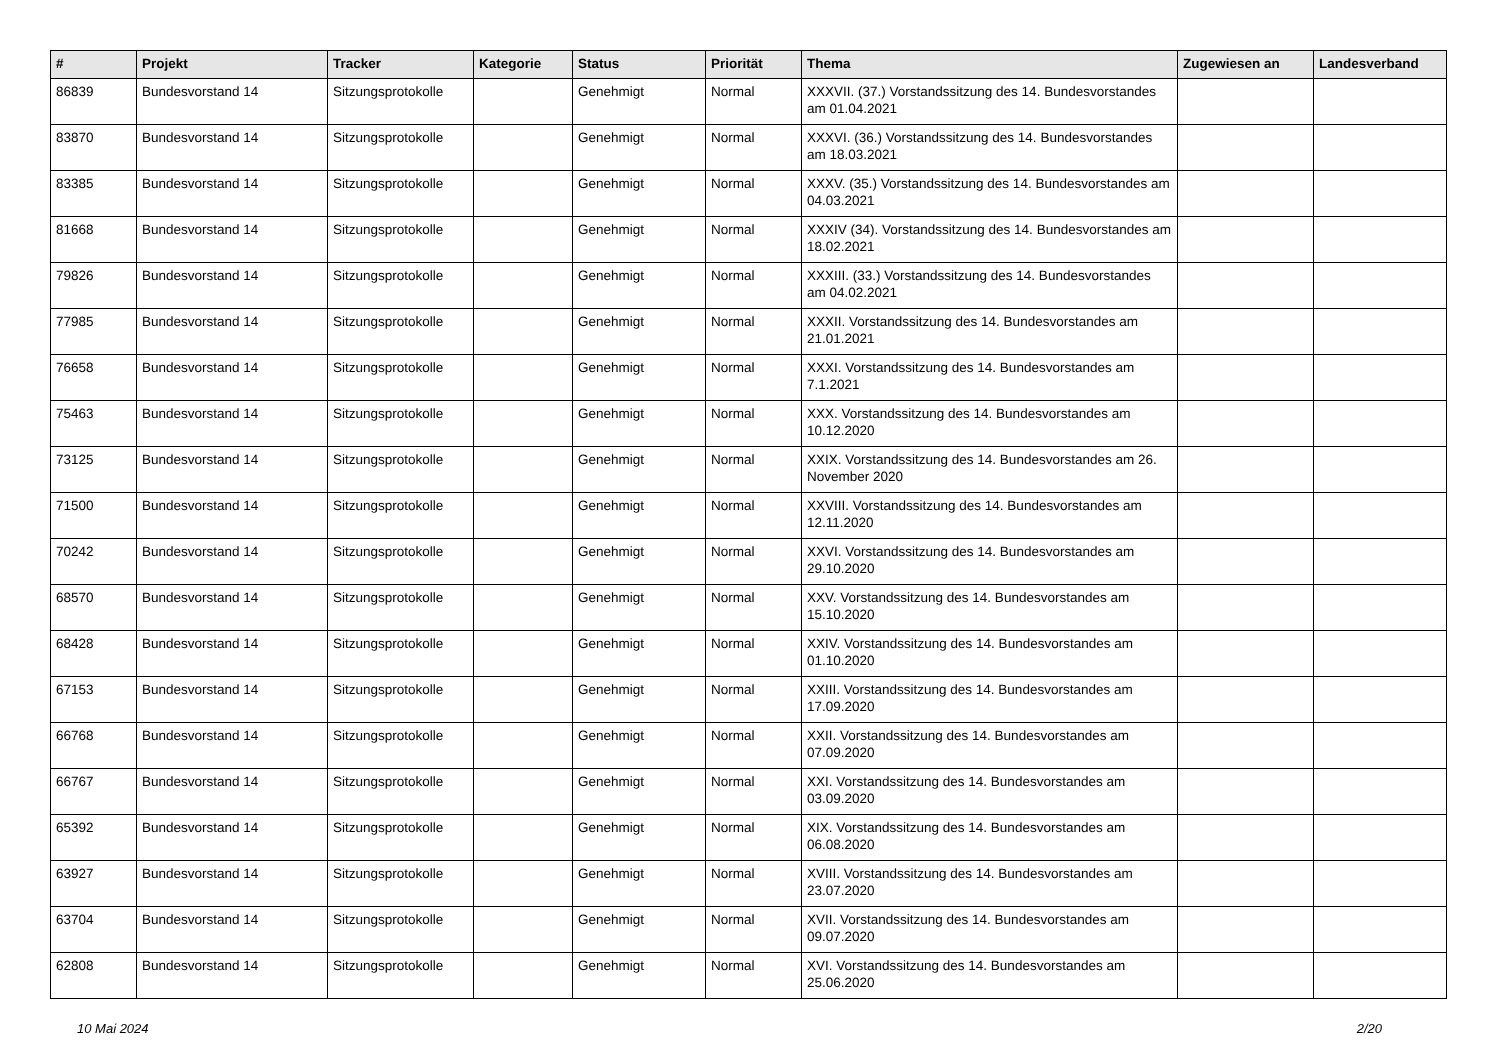| # | Projekt | Tracker | Kategorie | Status | Priorität | Thema | Zugewiesen an | Landesverband |
| --- | --- | --- | --- | --- | --- | --- | --- | --- |
| 86839 | Bundesvorstand 14 | Sitzungsprotokolle | | Genehmigt | Normal | XXXVII. (37.) Vorstandssitzung des 14. Bundesvorstandes am 01.04.2021 | | |
| 83870 | Bundesvorstand 14 | Sitzungsprotokolle | | Genehmigt | Normal | XXXVI. (36.) Vorstandssitzung des 14. Bundesvorstandes am 18.03.2021 | | |
| 83385 | Bundesvorstand 14 | Sitzungsprotokolle | | Genehmigt | Normal | XXXV. (35.) Vorstandssitzung des 14. Bundesvorstandes am 04.03.2021 | | |
| 81668 | Bundesvorstand 14 | Sitzungsprotokolle | | Genehmigt | Normal | XXXIV (34). Vorstandssitzung des 14. Bundesvorstandes am 18.02.2021 | | |
| 79826 | Bundesvorstand 14 | Sitzungsprotokolle | | Genehmigt | Normal | XXXIII. (33.) Vorstandssitzung des 14. Bundesvorstandes am 04.02.2021 | | |
| 77985 | Bundesvorstand 14 | Sitzungsprotokolle | | Genehmigt | Normal | XXXII. Vorstandssitzung des 14. Bundesvorstandes am 21.01.2021 | | |
| 76658 | Bundesvorstand 14 | Sitzungsprotokolle | | Genehmigt | Normal | XXXI. Vorstandssitzung des 14. Bundesvorstandes am 7.1.2021 | | |
| 75463 | Bundesvorstand 14 | Sitzungsprotokolle | | Genehmigt | Normal | XXX. Vorstandssitzung des 14. Bundesvorstandes am 10.12.2020 | | |
| 73125 | Bundesvorstand 14 | Sitzungsprotokolle | | Genehmigt | Normal | XXIX. Vorstandssitzung des 14. Bundesvorstandes am 26. November 2020 | | |
| 71500 | Bundesvorstand 14 | Sitzungsprotokolle | | Genehmigt | Normal | XXVIII. Vorstandssitzung des 14. Bundesvorstandes am 12.11.2020 | | |
| 70242 | Bundesvorstand 14 | Sitzungsprotokolle | | Genehmigt | Normal | XXVI. Vorstandssitzung des 14. Bundesvorstandes am 29.10.2020 | | |
| 68570 | Bundesvorstand 14 | Sitzungsprotokolle | | Genehmigt | Normal | XXV. Vorstandssitzung des 14. Bundesvorstandes am 15.10.2020 | | |
| 68428 | Bundesvorstand 14 | Sitzungsprotokolle | | Genehmigt | Normal | XXIV. Vorstandssitzung des 14. Bundesvorstandes am 01.10.2020 | | |
| 67153 | Bundesvorstand 14 | Sitzungsprotokolle | | Genehmigt | Normal | XXIII. Vorstandssitzung des 14. Bundesvorstandes am 17.09.2020 | | |
| 66768 | Bundesvorstand 14 | Sitzungsprotokolle | | Genehmigt | Normal | XXII. Vorstandssitzung des 14. Bundesvorstandes am 07.09.2020 | | |
| 66767 | Bundesvorstand 14 | Sitzungsprotokolle | | Genehmigt | Normal | XXI. Vorstandssitzung des 14. Bundesvorstandes am 03.09.2020 | | |
| 65392 | Bundesvorstand 14 | Sitzungsprotokolle | | Genehmigt | Normal | XIX. Vorstandssitzung des 14. Bundesvorstandes am 06.08.2020 | | |
| 63927 | Bundesvorstand 14 | Sitzungsprotokolle | | Genehmigt | Normal | XVIII. Vorstandssitzung des 14. Bundesvorstandes am 23.07.2020 | | |
| 63704 | Bundesvorstand 14 | Sitzungsprotokolle | | Genehmigt | Normal | XVII. Vorstandssitzung des 14. Bundesvorstandes am 09.07.2020 | | |
| 62808 | Bundesvorstand 14 | Sitzungsprotokolle | | Genehmigt | Normal | XVI. Vorstandssitzung des 14. Bundesvorstandes am 25.06.2020 | | |
10 Mai 2024 2/20